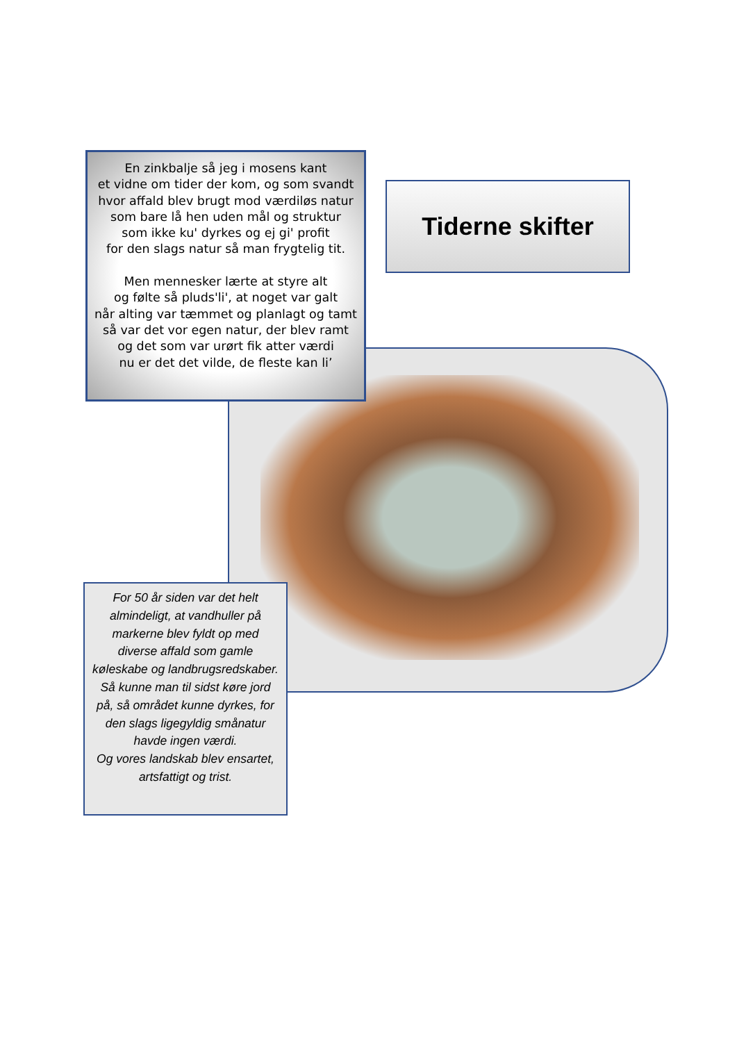En zinkbalje så jeg i mosens kant
et vidne om tider der kom, og som svandt
hvor affald blev brugt mod værdiløs natur
som bare lå hen uden mål og struktur
som ikke ku' dyrkes og ej gi' profit
for den slags natur så man frygtelig tit.
Men mennesker lærte at styre alt
og følte så pluds'li', at noget var galt
når alting var tæmmet og planlagt og tamt
så var det vor egen natur, der blev ramt
og det som var urørt fik atter værdi
nu er det det vilde, de fleste kan li’
Tiderne skifter
For 50 år siden var det helt almindeligt, at vandhuller på markerne blev fyldt op med diverse affald som gamle køleskabe og landbrugsredskaber. Så kunne man til sidst køre jord på, så området kunne dyrkes, for den slags ligegyldig smånatur havde ingen værdi.
Og vores landskab blev ensartet, artsfattigt og trist.